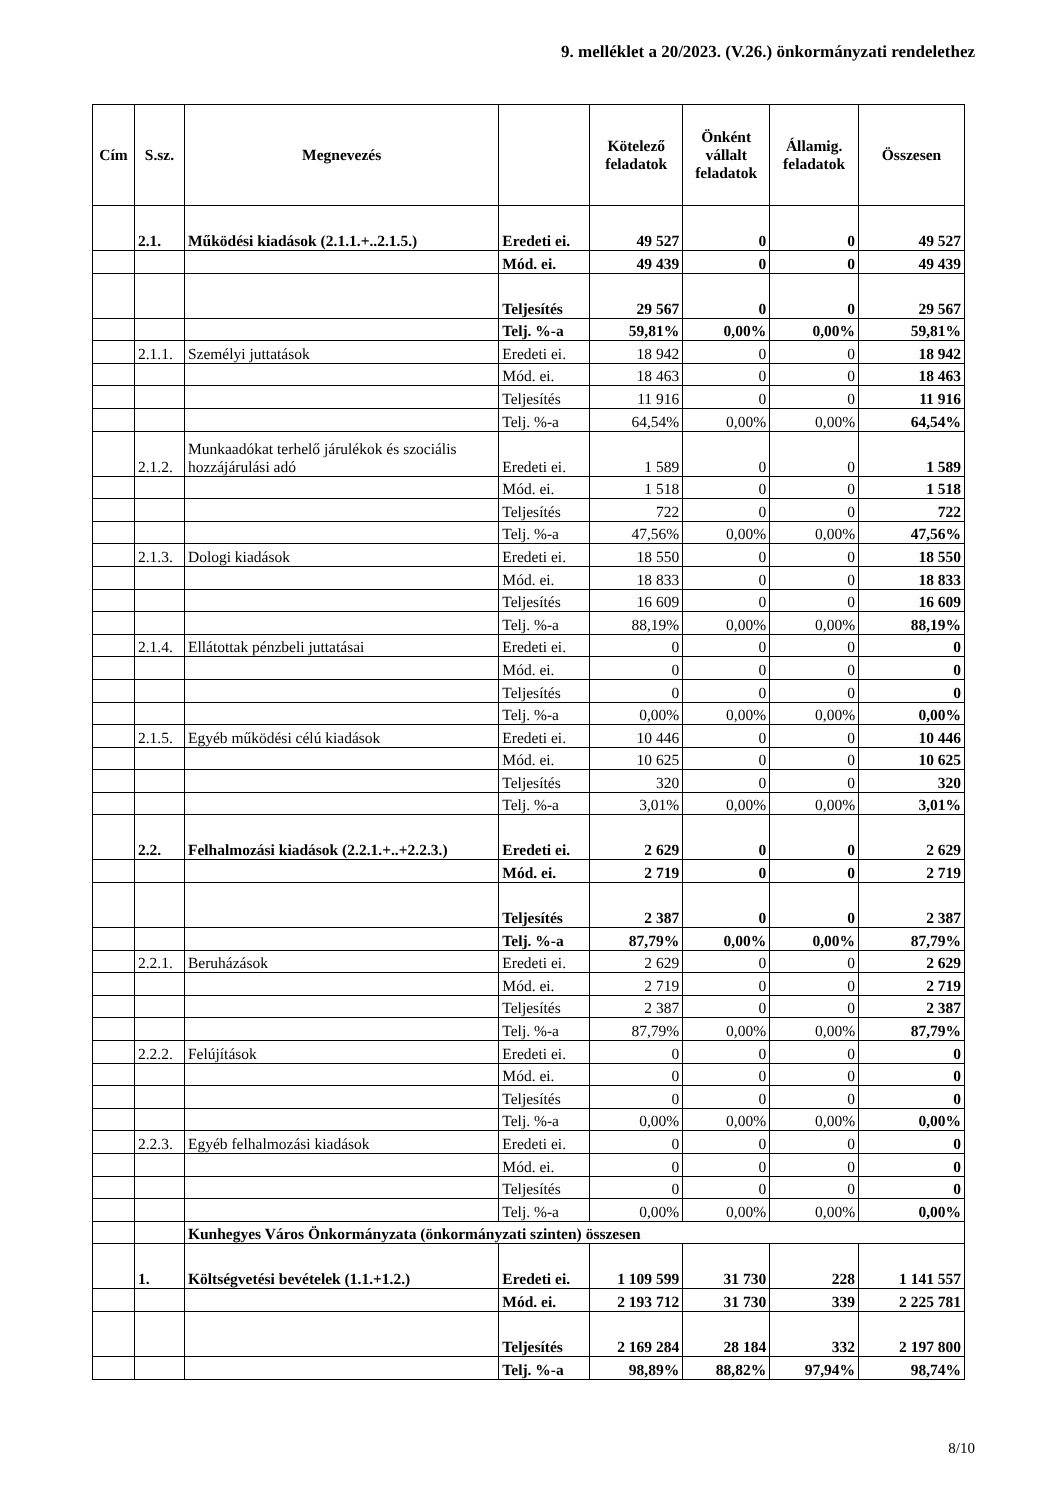9. melléklet a 20/2023. (V.26.) önkormányzati rendelethez
| Cím | S.sz. | Megnevezés | | Kötelező feladatok | Önként vállalt feladatok | Államig. feladatok | Összesen |
| --- | --- | --- | --- | --- | --- | --- | --- |
| | 2.1. | Működési kiadások (2.1.1.+..2.1.5.) | Eredeti ei. | 49 527 | 0 | 0 | 49 527 |
| | | | Mód. ei. | 49 439 | 0 | 0 | 49 439 |
| | | | Teljesítés | 29 567 | 0 | 0 | 29 567 |
| | | | Telj. %-a | 59,81% | 0,00% | 0,00% | 59,81% |
| | 2.1.1. | Személyi juttatások | Eredeti ei. | 18 942 | 0 | 0 | 18 942 |
| | | | Mód. ei. | 18 463 | 0 | 0 | 18 463 |
| | | | Teljesítés | 11 916 | 0 | 0 | 11 916 |
| | | | Telj. %-a | 64,54% | 0,00% | 0,00% | 64,54% |
| | 2.1.2. | Munkaadókat terhelő járulékok és szociális hozzájárulási adó | Eredeti ei. | 1 589 | 0 | 0 | 1 589 |
| | | | Mód. ei. | 1 518 | 0 | 0 | 1 518 |
| | | | Teljesítés | 722 | 0 | 0 | 722 |
| | | | Telj. %-a | 47,56% | 0,00% | 0,00% | 47,56% |
| | 2.1.3. | Dologi kiadások | Eredeti ei. | 18 550 | 0 | 0 | 18 550 |
| | | | Mód. ei. | 18 833 | 0 | 0 | 18 833 |
| | | | Teljesítés | 16 609 | 0 | 0 | 16 609 |
| | | | Telj. %-a | 88,19% | 0,00% | 0,00% | 88,19% |
| | 2.1.4. | Ellátottak pénzbeli juttatásai | Eredeti ei. | 0 | 0 | 0 | 0 |
| | | | Mód. ei. | 0 | 0 | 0 | 0 |
| | | | Teljesítés | 0 | 0 | 0 | 0 |
| | | | Telj. %-a | 0,00% | 0,00% | 0,00% | 0,00% |
| | 2.1.5. | Egyéb működési célú kiadások | Eredeti ei. | 10 446 | 0 | 0 | 10 446 |
| | | | Mód. ei. | 10 625 | 0 | 0 | 10 625 |
| | | | Teljesítés | 320 | 0 | 0 | 320 |
| | | | Telj. %-a | 3,01% | 0,00% | 0,00% | 3,01% |
| | 2.2. | Felhalmozási kiadások (2.2.1.+..+2.2.3.) | Eredeti ei. | 2 629 | 0 | 0 | 2 629 |
| | | | Mód. ei. | 2 719 | 0 | 0 | 2 719 |
| | | | Teljesítés | 2 387 | 0 | 0 | 2 387 |
| | | | Telj. %-a | 87,79% | 0,00% | 0,00% | 87,79% |
| | 2.2.1. | Beruházások | Eredeti ei. | 2 629 | 0 | 0 | 2 629 |
| | | | Mód. ei. | 2 719 | 0 | 0 | 2 719 |
| | | | Teljesítés | 2 387 | 0 | 0 | 2 387 |
| | | | Telj. %-a | 87,79% | 0,00% | 0,00% | 87,79% |
| | 2.2.2. | Felújítások | Eredeti ei. | 0 | 0 | 0 | 0 |
| | | | Mód. ei. | 0 | 0 | 0 | 0 |
| | | | Teljesítés | 0 | 0 | 0 | 0 |
| | | | Telj. %-a | 0,00% | 0,00% | 0,00% | 0,00% |
| | 2.2.3. | Egyéb felhalmozási kiadások | Eredeti ei. | 0 | 0 | 0 | 0 |
| | | | Mód. ei. | 0 | 0 | 0 | 0 |
| | | | Teljesítés | 0 | 0 | 0 | 0 |
| | | | Telj. %-a | 0,00% | 0,00% | 0,00% | 0,00% |
| | | Kunhegyes Város Önkormányzata (önkormányzati szinten) összesen | | | | | |
| | 1. | Költségvetési bevételek (1.1.+1.2.) | Eredeti ei. | 1 109 599 | 31 730 | 228 | 1 141 557 |
| | | | Mód. ei. | 2 193 712 | 31 730 | 339 | 2 225 781 |
| | | | Teljesítés | 2 169 284 | 28 184 | 332 | 2 197 800 |
| | | | Telj. %-a | 98,89% | 88,82% | 97,94% | 98,74% |
8/10